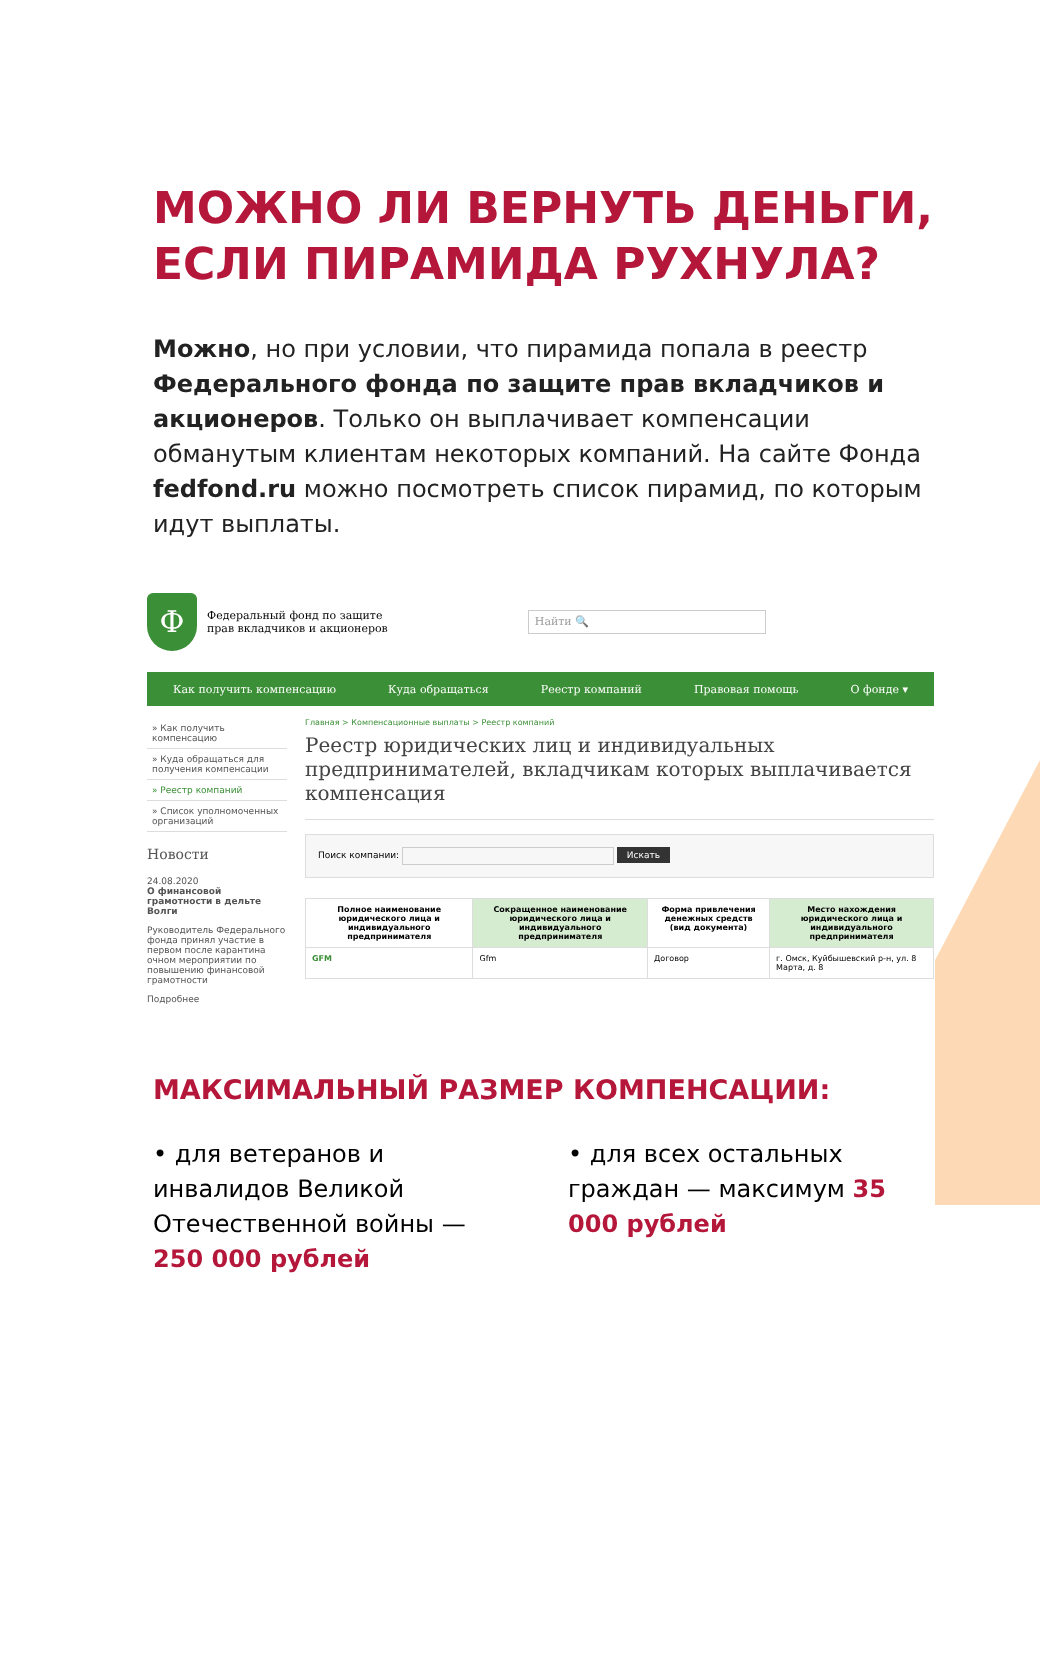МОЖНО ЛИ ВЕРНУТЬ ДЕНЬГИ, ЕСЛИ ПИРАМИДА РУХНУЛА?
Можно, но при условии, что пирамида попала в реестр Федерального фонда по защите прав вкладчиков и акционеров. Только он выплачивает компенсации обманутым клиентам некоторых компаний. На сайте Фонда fedfond.ru можно посмотреть список пирамид, по которым идут выплаты.
Ф
Федеральный фонд по защите
прав вкладчиков и акционеров
Найти 🔍
Как получить компенсацию Куда обращаться Реестр компаний Правовая помощь О фонде ▾
» Как получить компенсацию
» Куда обращаться для получения компенсации
» Реестр компаний
» Список уполномоченных организаций
Новости
24.08.2020
О финансовой грамотности в дельте Волги
Руководитель Федерального фонда принял участие в первом после карантина очном мероприятии по повышению финансовой грамотности
Подробнее
Главная > Компенсационные выплаты > Реестр компаний
Реестр юридических лиц и индивидуальных предпринимателей, вкладчикам которых выплачивается компенсация
Поиск компании: Искать
| Полное наименование юридического лица и индивидуального предпринимателя | Сокращенное наименование юридического лица и индивидуального предпринимателя | Форма привлечения денежных средств (вид документа) | Место нахождения юридического лица и индивидуального предпринимателя |
| --- | --- | --- | --- |
| GFM | Gfm | Договор | г. Омск, Куйбышевский р-н, ул. 8 Марта, д. 8 |
МАКСИМАЛЬНЫЙ РАЗМЕР КОМПЕНСАЦИИ:
• для ветеранов и инвалидов Великой Отечественной войны — 250 000 рублей
• для всех остальных граждан — максимум 35 000 рублей